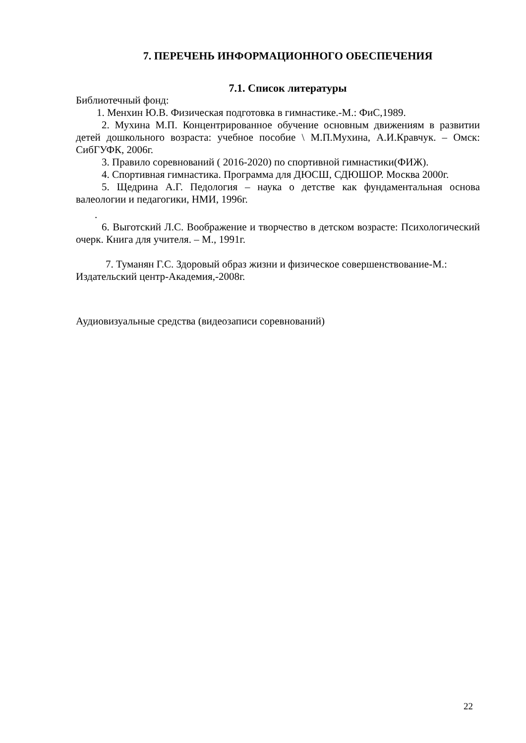7. ПЕРЕЧЕНЬ ИНФОРМАЦИОННОГО ОБЕСПЕЧЕНИЯ
7.1. Список литературы
Библиотечный фонд:
1. Менхин Ю.В. Физическая подготовка в гимнастике.-М.: ФиС,1989.
2. Мухина М.П. Концентрированное обучение основным движениям в развитии детей дошкольного возраста: учебное пособие \ М.П.Мухина, А.И.Кравчук. – Омск: СибГУФК, 2006г.
3. Правило соревнований ( 2016-2020) по спортивной гимнастики(ФИЖ).
4. Спортивная гимнастика. Программа для ДЮСШ, СДЮШОР. Москва 2000г.
5. Щедрина А.Г. Педология – наука о детстве как фундаментальная основа валеологии и педагогики, НМИ, 1996г.
.
6. Выготский Л.С. Воображение и творчество в детском возрасте: Психологический очерк. Книга для учителя. – М., 1991г.
7. Туманян Г.С. Здоровый образ жизни и физическое совершенствование-М.: Издательский центр-Академия,-2008г.
Аудиовизуальные средства (видеозаписи соревнований)
22